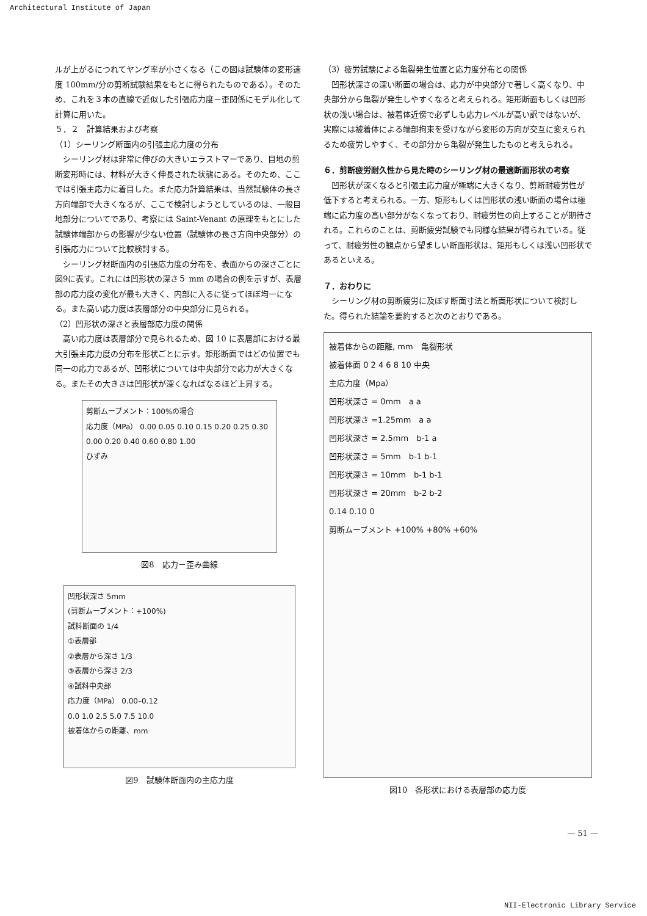Architectural Institute of Japan
ルが上がるにつれてヤング率が小さくなる（この図は試験体の変形速度 100mm/分の剪断試験結果をもとに得られたものである）。そのため、これを３本の直線で近似した引張応力度－歪関係にモデル化して計算に用いた。
５．２　計算結果および考察
（1）シーリング断面内の引張主応力度の分布
シーリング材は非常に伸びの大きいエラストマーであり、目地の剪断変形時には、材料が大きく伸長された状態にある。そのため、ここでは引張主応力に着目した。また応力計算結果は、当然試験体の長さ方向端部で大きくなるが、ここで検討しようとしているのは、一般目地部分についてであり、考察には Saint-Venant の原理をもとにした試験体端部からの影響が少ない位置（試験体の長さ方向中央部分）の引張応力について比較検討する。
シーリング材断面内の引張応力度の分布を、表面からの深さごとに図9に表す。これには凹形状の深さ５ mm の場合の例を示すが、表層部の応力度の変化が最も大きく、内部に入るに従ってほぼ均一になる。また高い応力度は表層部分の中央部分に見られる。
（2）凹形状の深さと表層部応力度の関係
高い応力度は表層部分で見られるため、図 10 に表層部における最大引張主応力度の分布を形状ごとに示す。矩形断面ではどの位置でも同一の応力であるが、凹形状については中央部分で応力が大きくなる。またその大きさは凹形状が深くなればなるほど上昇する。
剪断ムーブメント：100%の場合
応力度（MPa） 0.00 0.05 0.10 0.15 0.20 0.25 0.30
0.00 0.20 0.40 0.60 0.80 1.00
ひずみ
図8　応力－歪み曲線
凹形状深さ 5mm
(剪断ムーブメント：+100%)
試料断面の 1/4
①表層部
②表層から深さ 1/3
③表層から深さ 2/3
④試料中央部
応力度（MPa） 0.00–0.12
0.0 1.0 2.5 5.0 7.5 10.0
被着体からの距離、mm
図9　試験体断面内の主応力度
（3）疲労試験による亀裂発生位置と応力度分布との関係
凹形状深さの深い断面の場合は、応力が中央部分で著しく高くなり、中央部分から亀裂が発生しやすくなると考えられる。矩形断面もしくは凹形状の浅い場合は、被着体近傍で必ずしも応力レベルが高い訳ではないが、実際には被着体による端部拘束を受けながら変形の方向が交互に変えられるため疲労しやすく、その部分から亀裂が発生したものと考えられる。
６．剪断疲労耐久性から見た時のシーリング材の最適断面形状の考察
凹形状が深くなると引張主応力度が極端に大きくなり、剪断耐疲労性が低下すると考えられる。一方、矩形もしくは凹形状の浅い断面の場合は極端に応力度の高い部分がなくなっており、耐疲労性の向上することが期待される。これらのことは、剪断疲労試験でも同様な結果が得られている。従って、耐疲労性の観点から望ましい断面形状は、矩形もしくは浅い凹形状であるといえる。
７．おわりに
シーリング材の剪断疲労に及ぼす断面寸法と断面形状について検討した。得られた結論を要約すると次のとおりである。
被着体からの距離, mm　亀裂形状
被着体面 0 2 4 6 8 10 中央
主応力度（Mpa）
凹形状深さ = 0mm　a a
凹形状深さ =1.25mm　a a
凹形状深さ = 2.5mm　b-1 a
凹形状深さ = 5mm　b-1 b-1
凹形状深さ = 10mm　b-1 b-1
凹形状深さ = 20mm　b-2 b-2
0.14 0.10 0
剪断ムーブメント +100% +80% +60%
図10　各形状における表層部の応力度
— 51 —
NII-Electronic Library Service